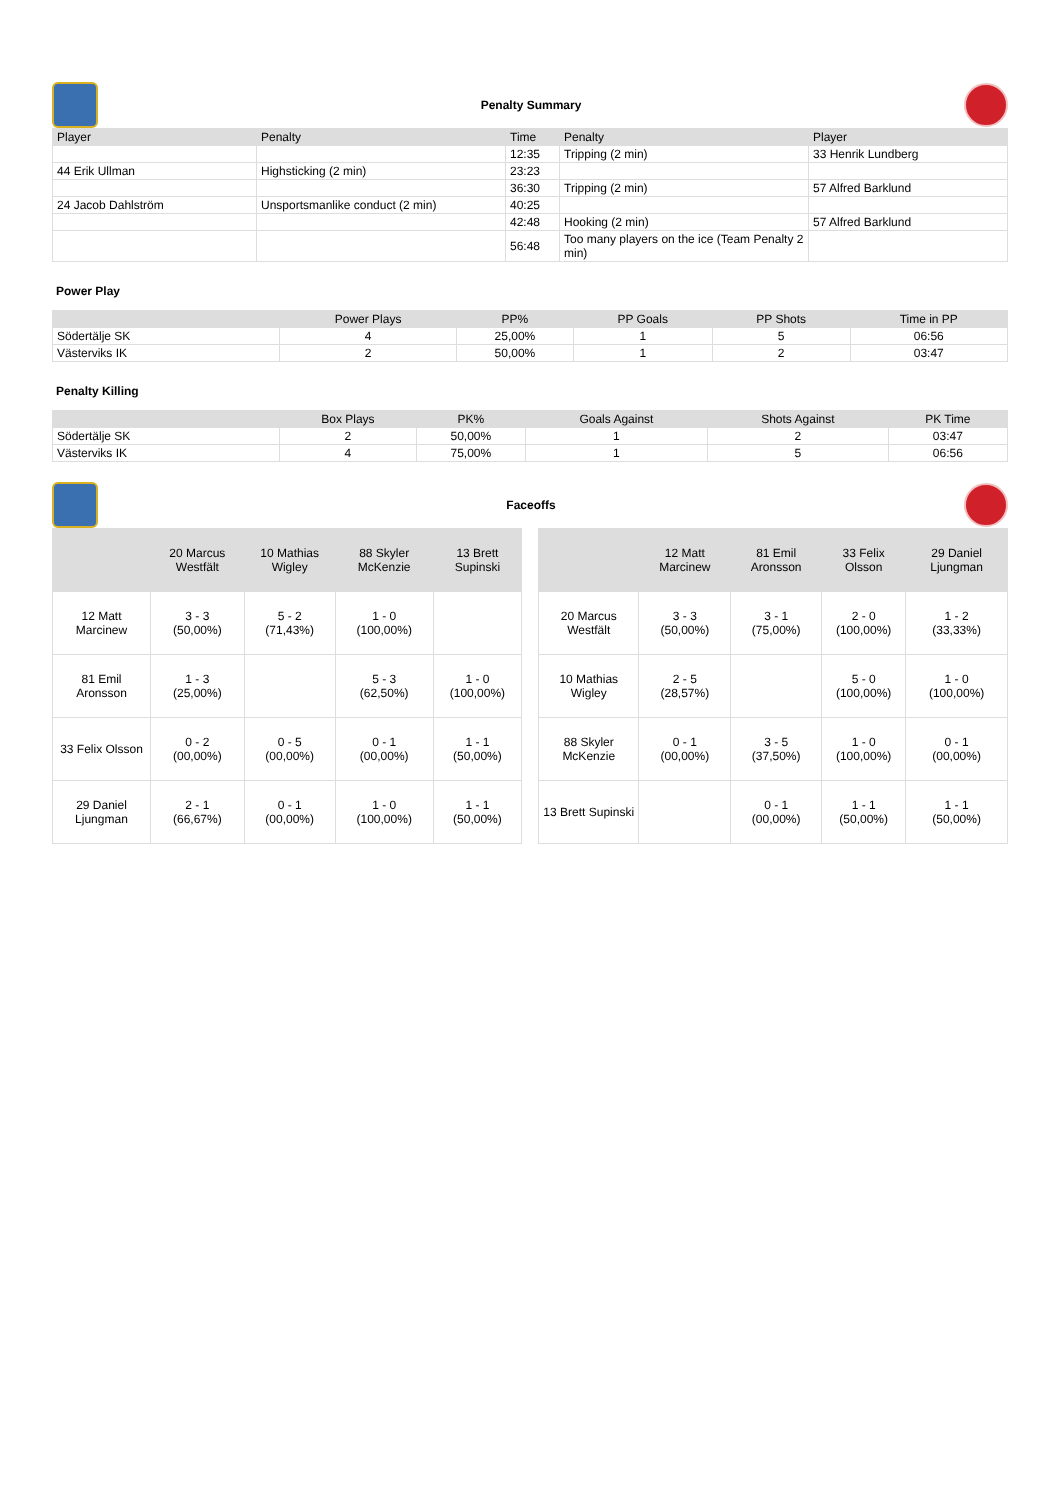Penalty Summary
| Player | Penalty | Time | Penalty | Player |
| --- | --- | --- | --- | --- |
| | | 12:35 | Tripping (2 min) | 33 Henrik Lundberg |
| 44 Erik Ullman | Highsticking (2 min) | 23:23 | | |
| | | 36:30 | Tripping (2 min) | 57 Alfred Barklund |
| 24 Jacob Dahlström | Unsportsmanlike conduct (2 min) | 40:25 | | |
| | | 42:48 | Hooking (2 min) | 57 Alfred Barklund |
| | | 56:48 | Too many players on the ice (Team Penalty 2 min) | |
Power Play
| | Power Plays | PP% | PP Goals | PP Shots | Time in PP |
| --- | --- | --- | --- | --- | --- |
| Södertälje SK | 4 | 25,00% | 1 | 5 | 06:56 |
| Västerviks IK | 2 | 50,00% | 1 | 2 | 03:47 |
Penalty Killing
| | Box Plays | PK% | Goals Against | Shots Against | PK Time |
| --- | --- | --- | --- | --- | --- |
| Södertälje SK | 2 | 50,00% | 1 | 2 | 03:47 |
| Västerviks IK | 4 | 75,00% | 1 | 5 | 06:56 |
Faceoffs
| | 20 Marcus Westfält | 10 Mathias Wigley | 88 Skyler McKenzie | 13 Brett Supinski |
| --- | --- | --- | --- | --- |
| 12 Matt Marcinew | 3 - 3 (50,00%) | 5 - 2 (71,43%) | 1 - 0 (100,00%) | |
| 81 Emil Aronsson | 1 - 3 (25,00%) | | 5 - 3 (62,50%) | 1 - 0 (100,00%) |
| 33 Felix Olsson | 0 - 2 (00,00%) | 0 - 5 (00,00%) | 0 - 1 (00,00%) | 1 - 1 (50,00%) |
| 29 Daniel Ljungman | 2 - 1 (66,67%) | 0 - 1 (00,00%) | 1 - 0 (100,00%) | 1 - 1 (50,00%) |
| | 12 Matt Marcinew | 81 Emil Aronsson | 33 Felix Olsson | 29 Daniel Ljungman |
| --- | --- | --- | --- | --- |
| 20 Marcus Westfält | 3 - 3 (50,00%) | 3 - 1 (75,00%) | 2 - 0 (100,00%) | 1 - 2 (33,33%) |
| 10 Mathias Wigley | 2 - 5 (28,57%) | | 5 - 0 (100,00%) | 1 - 0 (100,00%) |
| 88 Skyler McKenzie | 0 - 1 (00,00%) | 3 - 5 (37,50%) | 1 - 0 (100,00%) | 0 - 1 (00,00%) |
| 13 Brett Supinski | | 0 - 1 (00,00%) | 1 - 1 (50,00%) | 1 - 1 (50,00%) |